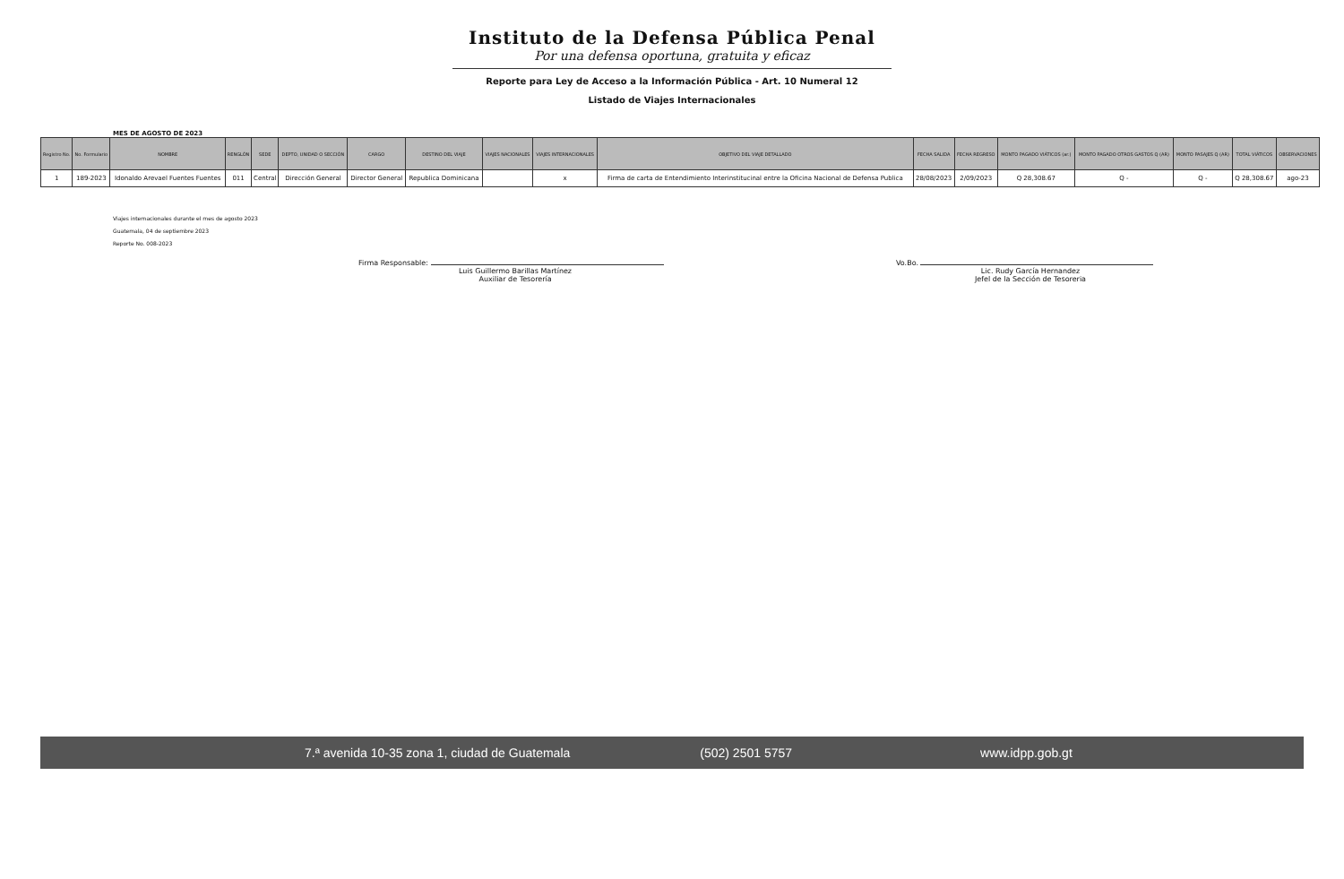Instituto de la Defensa Pública Penal
Por una defensa oportuna, gratuita y eficaz
Reporte para Ley de Acceso a la Información Pública - Art. 10 Numeral 12
Listado de Viajes Internacionales
MES DE AGOSTO DE 2023
| Registro No. | No. Formulario | NOMBRE | RENGLÓN | SEDE | DEPTO, UNIDAD O SECCIÓN | CARGO | DESTINO DEL VIAJE | VIAJES NACIONALES | VIAJES INTERNACIONALES | OBJETIVO DEL VIAJE DETALLADO | FECHA SALIDA | FECHA REGRESO | MONTO PAGADO VIÁTICOS (ar.) | MONTO PAGADO OTROS GASTOS Q (AR) | MONTO PASAJES Q (AR) | TOTAL VIÁTICOS | OBSERVACIONES |
| --- | --- | --- | --- | --- | --- | --- | --- | --- | --- | --- | --- | --- | --- | --- | --- | --- | --- |
| 1 | 189-2023 | Idonaldo Arevael Fuentes Fuentes | 011 | Central | Dirección General | Director General | Republica Dominicana | | x | Firma de carta de Entendimiento Interinstitucinal entre la Oficina Nacional de Defensa Publica | 28/08/2023 | 2/09/2023 | Q 28,308.67 | Q - | Q - | Q 28,308.67 | ago-23 |
Viajes internacionales durante el mes de agosto 2023
Guatemala, 04 de septiembre 2023
Reporte No. 008-2023
Firma Responsable:
Luis Guillermo Barillas Martínez
Auxiliar de Tesorería
Vo.Bo.
Lic. Rudy García Hernandez
Jefel de la Sección de Tesoreria
7.ª avenida 10-35 zona 1, ciudad de Guatemala (502) 2501 5757 www.idpp.gob.gt